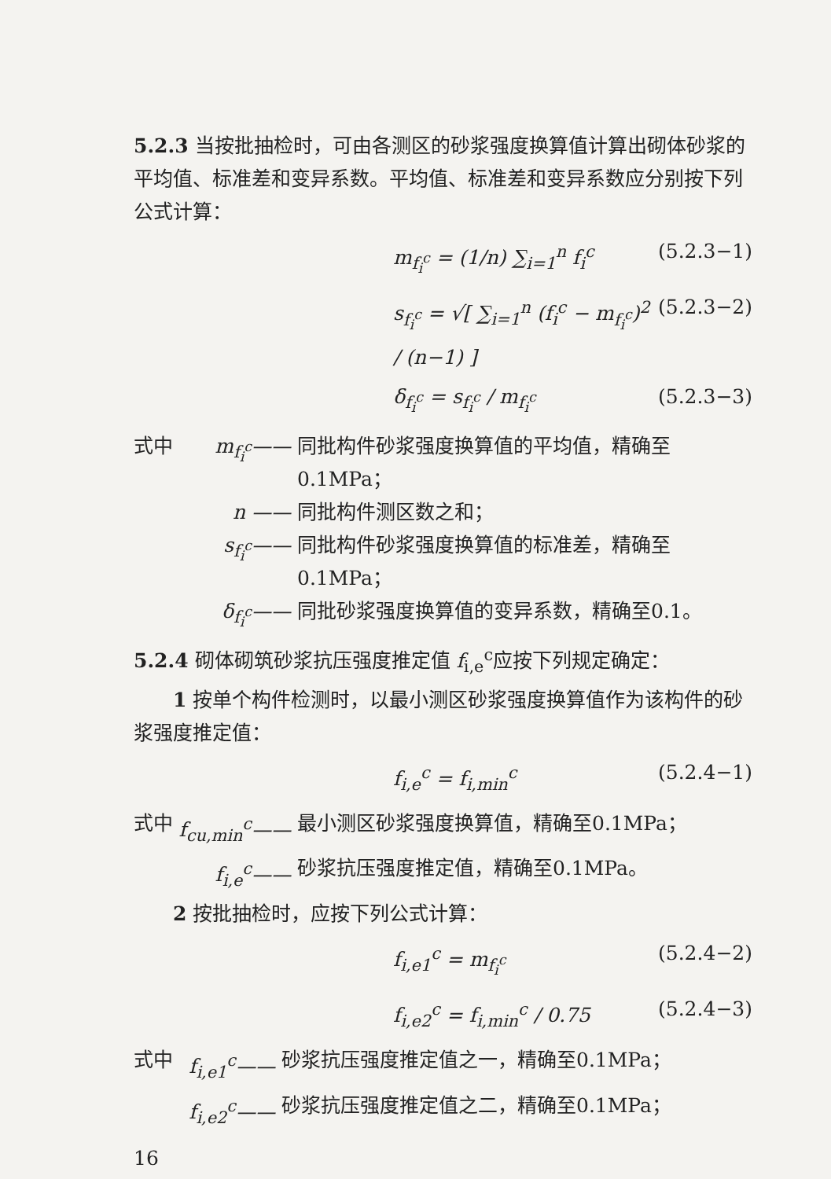5.2.3 当按批抽检时，可由各测区的砂浆强度换算值计算出砌体砂浆的平均值、标准差和变异系数。平均值、标准差和变异系数应分别按下列公式计算：
m<sub>f<sub>i</sub><sup>c</sup></sub> = (1/n) ∑<sub>i=1</sub><sup>n</sup> f<sub>i</sub><sup>c</sup> (5.2.3−1)
s<sub>f<sub>i</sub><sup>c</sup></sub> = √[ ∑<sub>i=1</sub><sup>n</sup> (f<sub>i</sub><sup>c</sup> − m<sub>f<sub>i</sub><sup>c</sup></sub>)<sup>2</sup> / (n−1) ] (5.2.3−2)
δ<sub>f<sub>i</sub><sup>c</sup></sub> = s<sub>f<sub>i</sub><sup>c</sup></sub> / m<sub>f<sub>i</sub><sup>c</sup></sub> (5.2.3−3)
式中 m<sub>f<sub>i</sub><sup>c</sup></sub>—— 同批构件砂浆强度换算值的平均值，精确至0.1MPa；
n —— 同批构件测区数之和；
s<sub>f<sub>i</sub><sup>c</sup></sub>—— 同批构件砂浆强度换算值的标准差，精确至0.1MPa；
δ<sub>f<sub>i</sub><sup>c</sup></sub>—— 同批砂浆强度换算值的变异系数，精确至0.1。
5.2.4 砌体砌筑砂浆抗压强度推定值 f<sub>i,e</sub><sup>c</sup>应按下列规定确定：
1 按单个构件检测时，以最小测区砂浆强度换算值作为该构件的砂浆强度推定值：
f<sub>i,e</sub><sup>c</sup> = f<sub>i,min</sub><sup>c</sup> (5.2.4−1)
式中 f<sub>cu,min</sub><sup>c</sup>——
最小测区砂浆强度换算值，精确至0.1MPa；
f<sub>i,e</sub><sup>c</sup>—— 砂浆抗压强度推定值，精确至0.1MPa。
2 按批抽检时，应按下列公式计算：
f<sub>i,e1</sub><sup>c</sup> = m<sub>f<sub>i</sub><sup>c</sup></sub> (5.2.4−2)
f<sub>i,e2</sub><sup>c</sup> = f<sub>i,min</sub><sup>c</sup> / 0.75 (5.2.4−3)
式中 f<sub>i,e1</sub><sup>c</sup>——
砂浆抗压强度推定值之一，精确至0.1MPa；
f<sub>i,e2</sub><sup>c</sup>—— 砂浆抗压强度推定值之二，精确至0.1MPa；
16